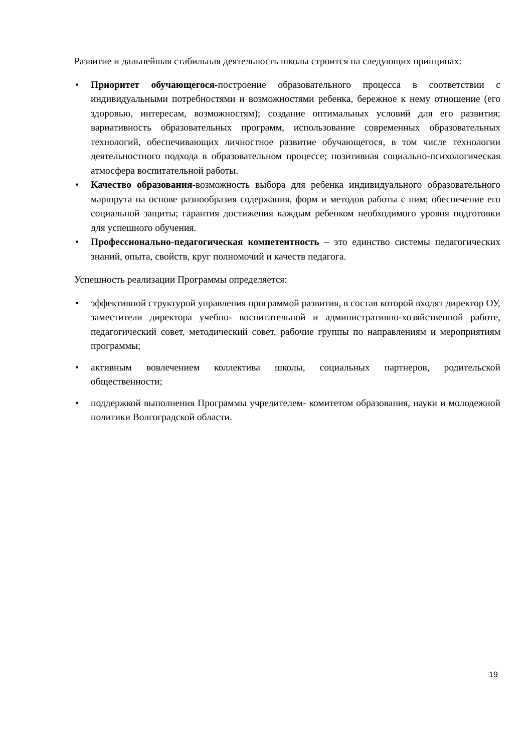Развитие и дальнейшая стабильная деятельность школы строится на следующих принципах:
• Приоритет обучающегося-построение образовательного процесса в соответствии с индивидуальными потребностями и возможностями ребенка, бережное к нему отношение (его здоровью, интересам, возможностям); создание оптимальных условий для его развития; вариативность образовательных программ, использование современных образовательных технологий, обеспечивающих личностное развитие обучающегося, в том числе технологии деятельностного подхода в образовательном процессе; позитивная социально-психологическая атмосфера воспитательной работы.
• Качество образования-возможность выбора для ребенка индивидуального образовательного маршрута на основе разнообразия содержания, форм и методов работы с ним; обеспечение его социальной защиты; гарантия достижения каждым ребенком необходимого уровня подготовки для успешного обучения.
• Профессионально-педагогическая компетентность – это единство системы педагогических знаний, опыта, свойств, круг полномочий и качеств педагога.
Успешность реализации Программы определяется:
• эффективной структурой управления программой развития, в состав которой входят директор ОУ, заместители директора учебно- воспитательной и административно-хозяйственной работе, педагогический совет, методический совет, рабочие группы по направлениям и мероприятиям программы;
• активным вовлечением коллектива школы, социальных партнеров, родительской общественности;
• поддержкой выполнения Программы учредителем- комитетом образования, науки и молодежной политики Волгоградской области.
19